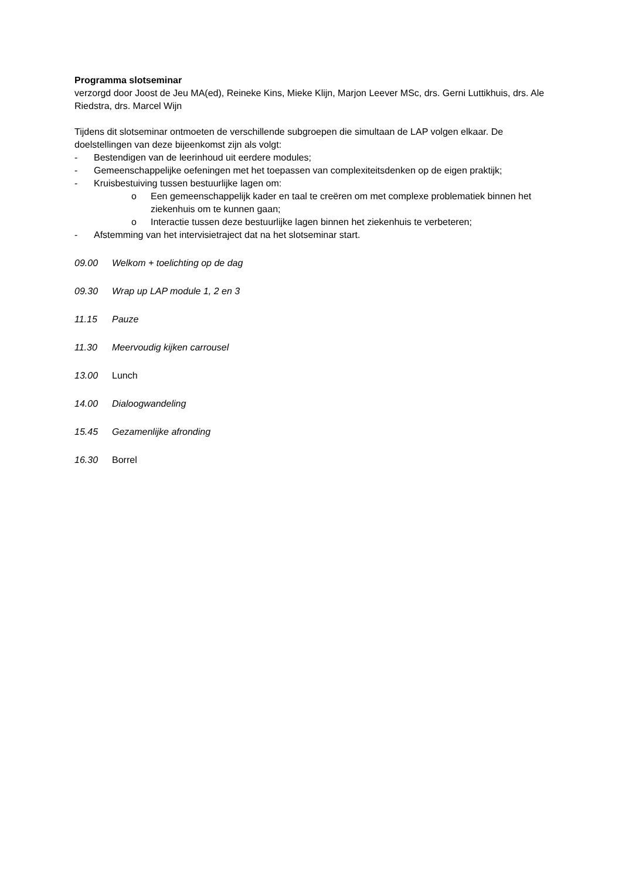Programma slotseminar
verzorgd door Joost de Jeu MA(ed), Reineke Kins, Mieke Klijn, Marjon Leever MSc, drs. Gerni Luttikhuis, drs. Ale Riedstra, drs. Marcel Wijn
Tijdens dit slotseminar ontmoeten de verschillende subgroepen die simultaan de LAP volgen elkaar. De doelstellingen van deze bijeenkomst zijn als volgt:
- Bestendigen van de leerinhoud uit eerdere modules;
- Gemeenschappelijke oefeningen met het toepassen van complexiteitsdenken op de eigen praktijk;
- Kruisbestuiving tussen bestuurlijke lagen om:
o Een gemeenschappelijk kader en taal te creëren om met complexe problematiek binnen het ziekenhuis om te kunnen gaan;
o Interactie tussen deze bestuurlijke lagen binnen het ziekenhuis te verbeteren;
- Afstemming van het intervisietraject dat na het slotseminar start.
09.00 Welkom + toelichting op de dag
09.30 Wrap up LAP module 1, 2 en 3
11.15 Pauze
11.30 Meervoudig kijken carrousel
13.00 Lunch
14.00 Dialoogwandeling
15.45 Gezamenlijke afronding
16.30 Borrel